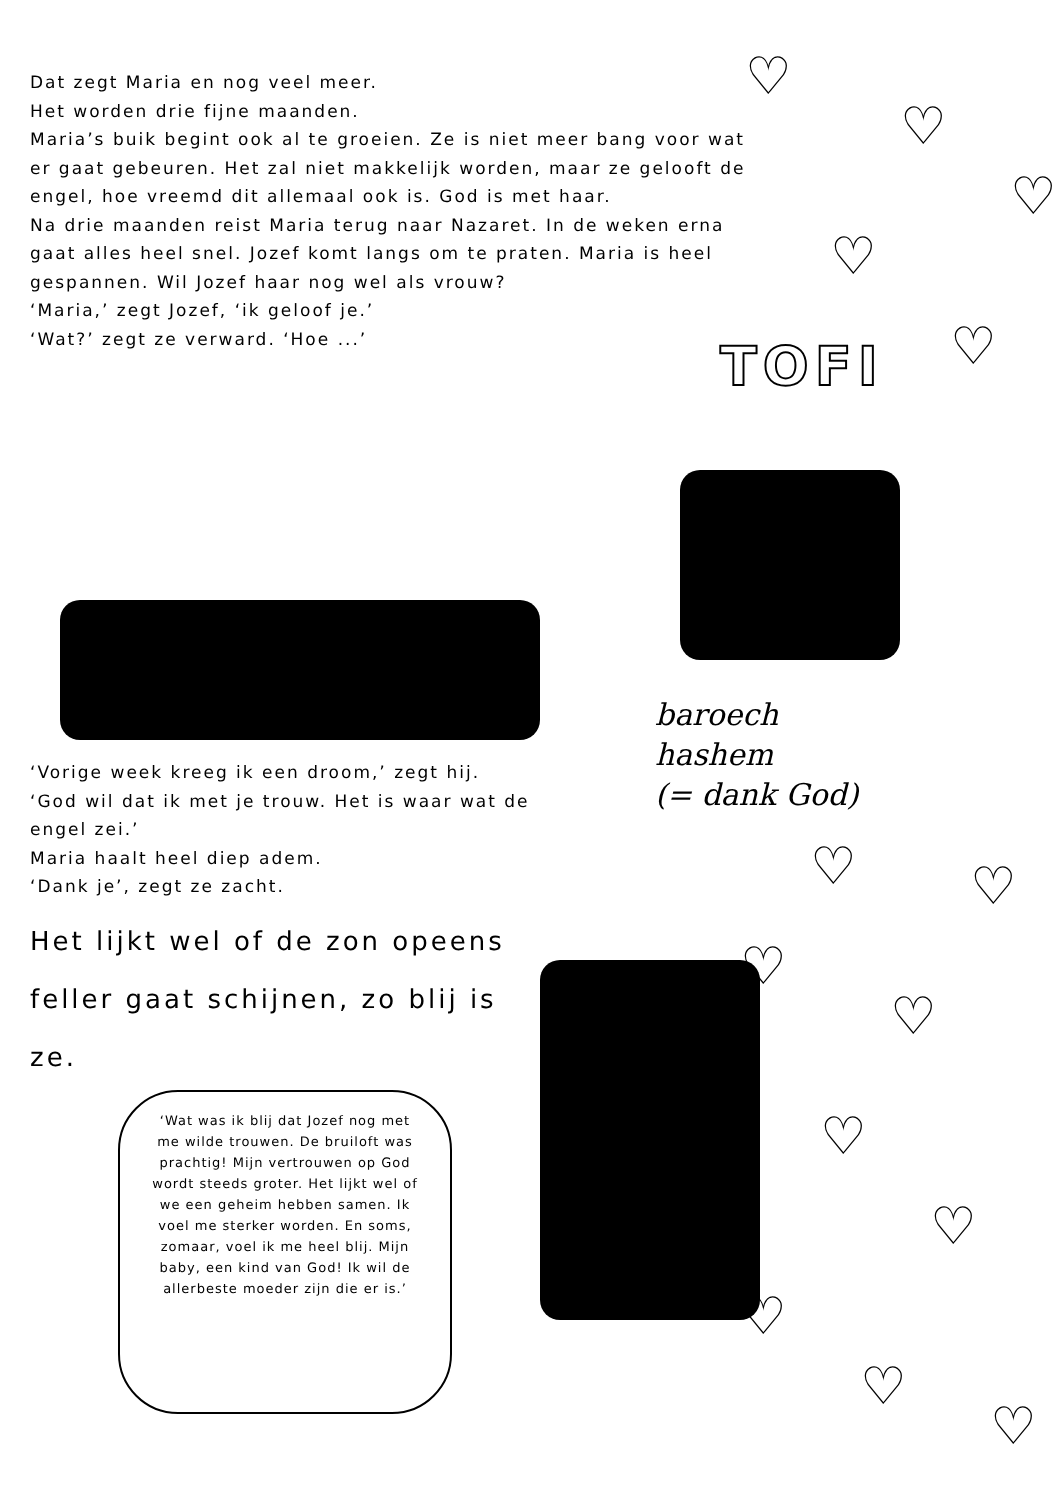Dat zegt Maria en nog veel meer.
Het worden drie fijne maanden.
Maria’s buik begint ook al te groeien. Ze is niet meer bang voor wat er gaat gebeuren. Het zal niet makkelijk worden, maar ze gelooft de engel, hoe vreemd dit allemaal ook is. God is met haar.
Na drie maanden reist Maria terug naar Nazaret. In de weken erna gaat alles heel snel. Jozef komt langs om te praten. Maria is heel gespannen. Wil Jozef haar nog wel als vrouw?
‘Maria,’ zegt Jozef, ‘ik geloof je.’
‘Wat?’ zegt ze verward. ‘Hoe ...’
TOFI
baroech
hashem
(= dank God)
‘Vorige week kreeg ik een droom,’ zegt hij. ‘God wil dat ik met je trouw. Het is waar wat de engel zei.’
Maria haalt heel diep adem.
‘Dank je’, zegt ze zacht.
Het lijkt wel of de zon opeens feller gaat schijnen, zo blij is ze.
‘Wat was ik blij dat Jozef nog met me wilde trouwen. De bruiloft was prachtig! Mijn vertrouwen op God wordt steeds groter. Het lijkt wel of we een geheim hebben samen. Ik voel me sterker worden. En soms, zomaar, voel ik me heel blij. Mijn baby, een kind van God! Ik wil de allerbeste moeder zijn die er is.’
♡
♡
♡
♡
♡
♡ ♡
♡
♡
♡
♡
♡
♡
♡